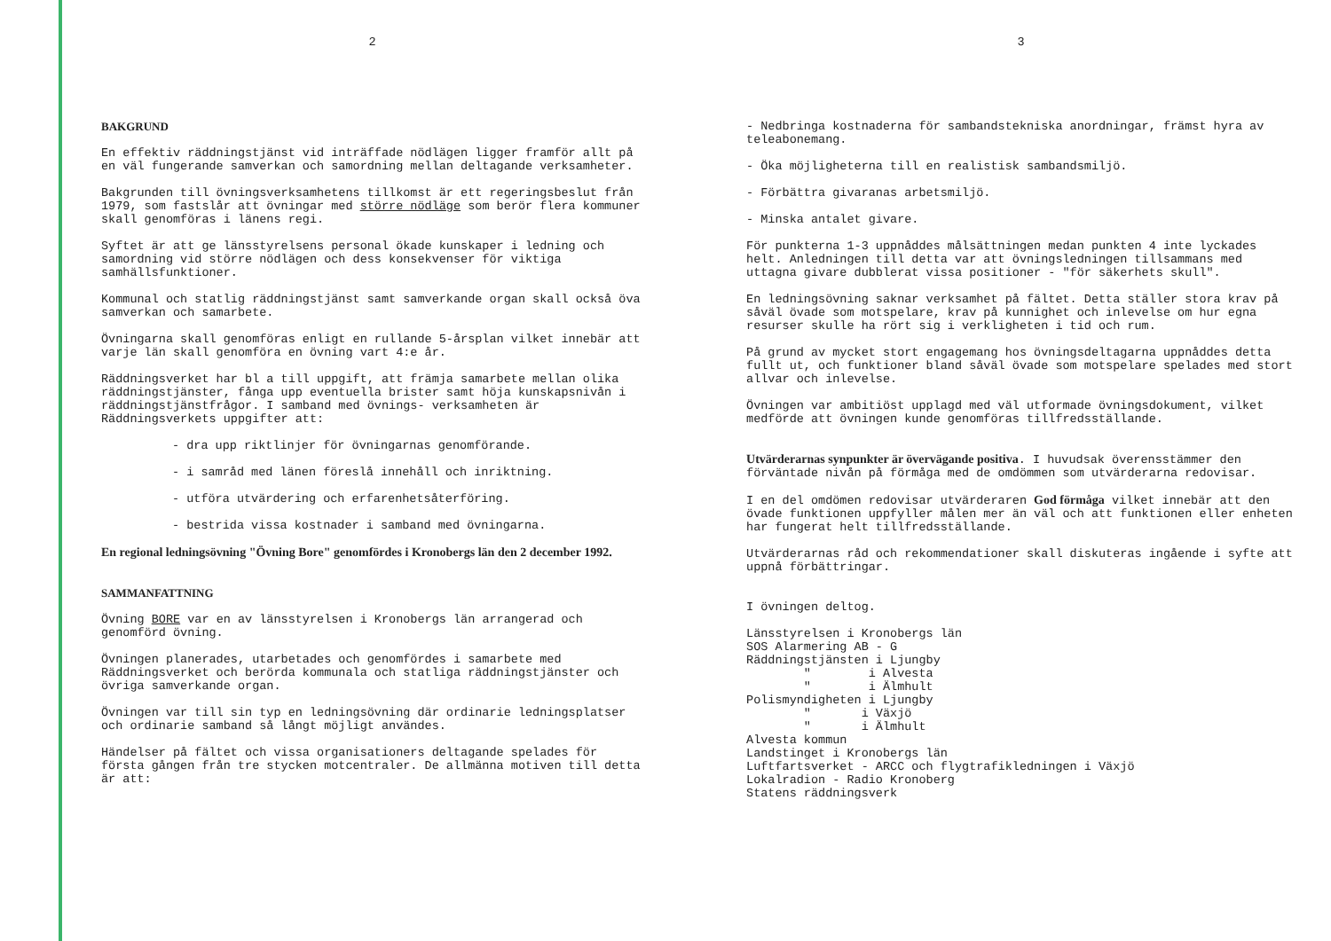2
BAKGRUND
En effektiv räddningstjänst vid inträffade nödlägen ligger framför allt på en väl fungerande samverkan och samordning mellan deltagande verksamheter.
Bakgrunden till övningsverksamhetens tillkomst är ett regeringsbeslut från 1979, som fastslår att övningar med större nödläge som berör flera kommuner skall genomföras i länens regi.
Syftet är att ge länsstyrelsens personal ökade kunskaper i ledning och samordning vid större nödlägen och dess konsekvenser för viktiga samhällsfunktioner.
Kommunal och statlig räddningstjänst samt samverkande organ skall också öva samverkan och samarbete.
Övningarna skall genomföras enligt en rullande 5-årsplan vilket innebär att varje län skall genomföra en övning vart 4:e år.
Räddningsverket har bl a till uppgift, att främja samarbete mellan olika räddningstjänster, fånga upp eventuella brister samt höja kunskapsnivån i räddningstjänstfrågor. I samband med övnings- verksamheten är Räddningsverkets uppgifter att:
- dra upp riktlinjer för övningarnas genomförande.
- i samråd med länen föreslå innehåll och inriktning.
- utföra utvärdering och erfarenhetsåterföring.
- bestrida vissa kostnader i samband med övningarna.
En regional ledningsövning "Övning Bore" genomfördes i Kronobergs län den 2 december 1992.
SAMMANFATTNING
Övning BORE var en av länsstyrelsen i Kronobergs län arrangerad och genomförd övning.
Övningen planerades, utarbetades och genomfördes i samarbete med Räddningsverket och berörda kommunala och statliga räddningstjänster och övriga samverkande organ.
Övningen var till sin typ en ledningsövning där ordinarie ledningsplatser och ordinarie samband så långt möjligt användes.
Händelser på fältet och vissa organisationers deltagande spelades för första gången från tre stycken motcentraler. De allmänna motiven till detta är att:
3
- Nedbringa kostnaderna för sambandstekniska anordningar, främst hyra av teleabonemang.
- Öka möjligheterna till en realistisk sambandsmiljö.
- Förbättra givaranas arbetsmiljö.
- Minska antalet givare.
För punkterna 1-3 uppnåddes målsättningen medan punkten 4 inte lyckades helt. Anledningen till detta var att övningsledningen tillsammans med uttagna givare dubblerat vissa positioner - "för säkerhets skull".
En ledningsövning saknar verksamhet på fältet. Detta ställer stora krav på såväl övade som motspelare, krav på kunnighet och inlevelse om hur egna resurser skulle ha rört sig i verkligheten i tid och rum.
På grund av mycket stort engagemang hos övningsdeltagarna uppnåddes detta fullt ut, och funktioner bland såväl övade som motspelare spelades med stort allvar och inlevelse.
Övningen var ambitiöst upplagd med väl utformade övningsdokument, vilket medförde att övningen kunde genomföras tillfredsställande.
Utvärderarnas synpunkter är övervägande positiva. I huvudsak överensstämmer den förväntade nivån på förmåga med de omdömmen som utvärderarna redovisar.
I en del omdömen redovisar utvärderaren God förmåga vilket innebär att den övade funktionen uppfyller målen mer än väl och att funktionen eller enheten har fungerat helt tillfredsställande.
Utvärderarnas råd och rekommendationer skall diskuteras ingående i syfte att uppnå förbättringar.
I övningen deltog.
Länsstyrelsen i Kronobergs län
SOS Alarmering AB - G
Räddningstjänsten i Ljungby
" i Alvesta
" i Älmhult
Polismyndigheten i Ljungby
" i Växjö
" i Älmhult
Alvesta kommun
Landstinget i Kronobergs län
Luftfartsverket - ARCC och flygtrafikledningen i Växjö
Lokalradion - Radio Kronoberg
Statens räddningsverk